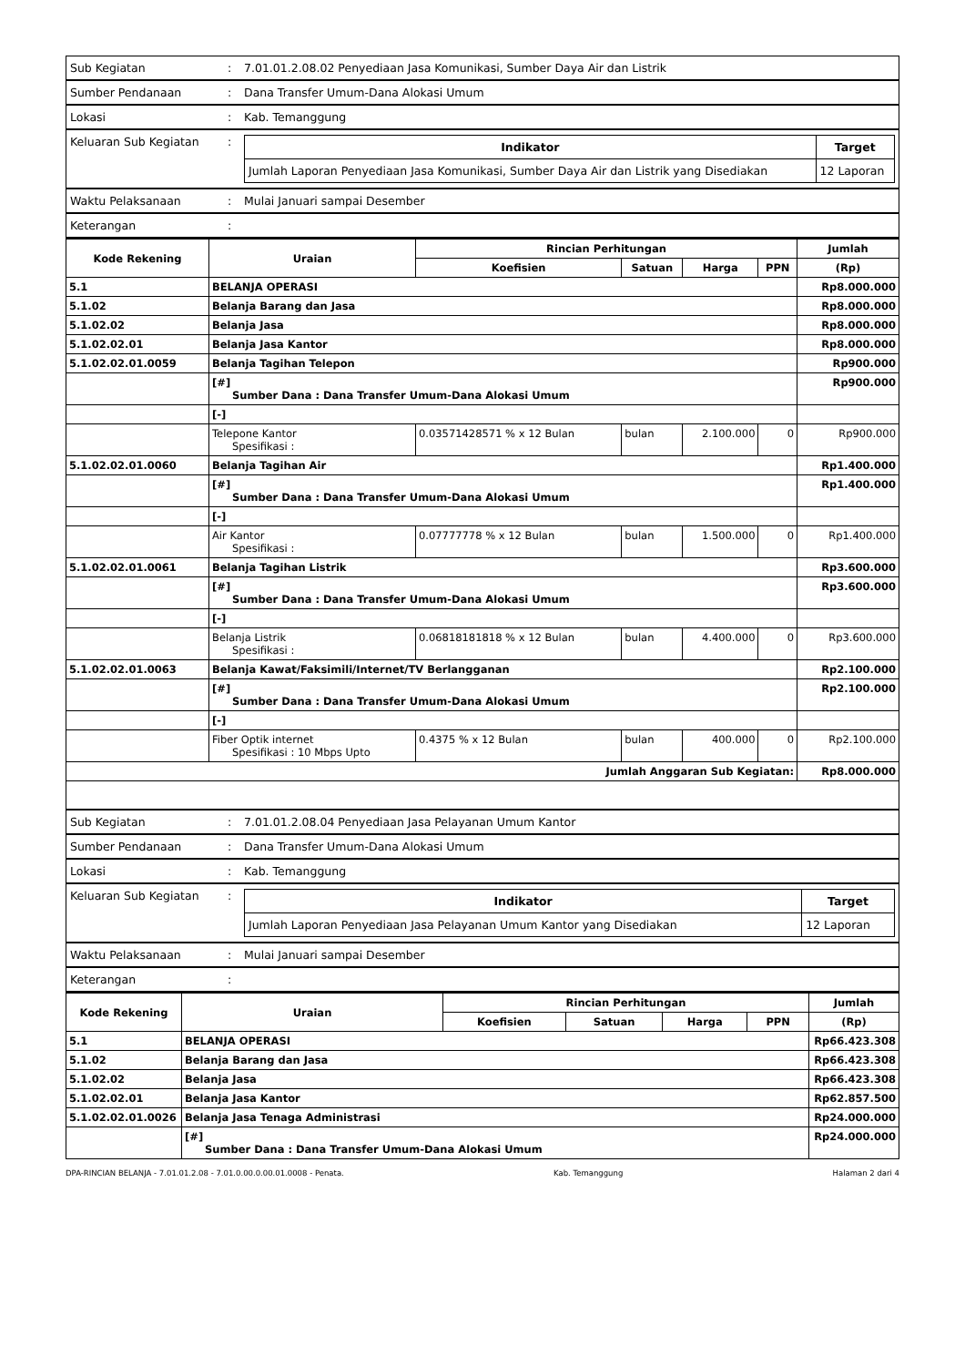| Sub Kegiatan | : | 7.01.01.2.08.02 Penyediaan Jasa Komunikasi, Sumber Daya Air dan Listrik |
| Sumber Pendanaan | : | Dana Transfer Umum-Dana Alokasi Umum |
| Lokasi | : | Kab. Temanggung |
| Keluaran Sub Kegiatan | : | / Indikator / Target / / --- / --- / / Jumlah Laporan Penyediaan Jasa Komunikasi, Sumber Daya Air dan Listrik yang Disediakan / 12 Laporan / |
| Waktu Pelaksanaan | : | Mulai Januari sampai Desember |
| Keterangan | : | |
| Kode Rekening | Uraian | Rincian Perhitungan | | | | Jumlah |
| --- | --- | --- | --- | --- | --- | --- |
| | | Koefisien | Satuan | Harga | PPN | (Rp) |
| 5.1 | BELANJA OPERASI | | | | | Rp8.000.000 |
| 5.1.02 | Belanja Barang dan Jasa | | | | | Rp8.000.000 |
| 5.1.02.02 | Belanja Jasa | | | | | Rp8.000.000 |
| 5.1.02.02.01 | Belanja Jasa Kantor | | | | | Rp8.000.000 |
| 5.1.02.02.01.0059 | Belanja Tagihan Telepon | | | | | Rp900.000 |
| | [#] Sumber Dana : Dana Transfer Umum-Dana Alokasi Umum | | | | | Rp900.000 |
| | [-] | | | | | |
| | Telepone Kantor Spesifikasi : | 0.03571428571 % x 12 Bulan | bulan | 2.100.000 | 0 | Rp900.000 |
| 5.1.02.02.01.0060 | Belanja Tagihan Air | | | | | Rp1.400.000 |
| | [#] Sumber Dana : Dana Transfer Umum-Dana Alokasi Umum | | | | | Rp1.400.000 |
| | [-] | | | | | |
| | Air Kantor Spesifikasi : | 0.07777778 % x 12 Bulan | bulan | 1.500.000 | 0 | Rp1.400.000 |
| 5.1.02.02.01.0061 | Belanja Tagihan Listrik | | | | | Rp3.600.000 |
| | [#] Sumber Dana : Dana Transfer Umum-Dana Alokasi Umum | | | | | Rp3.600.000 |
| | [-] | | | | | |
| | Belanja Listrik Spesifikasi : | 0.06818181818 % x 12 Bulan | bulan | 4.400.000 | 0 | Rp3.600.000 |
| 5.1.02.02.01.0063 | Belanja Kawat/Faksimili/Internet/TV Berlangganan | | | | | Rp2.100.000 |
| | [#] Sumber Dana : Dana Transfer Umum-Dana Alokasi Umum | | | | | Rp2.100.000 |
| | [-] | | | | | |
| | Fiber Optik internet Spesifikasi : 10 Mbps Upto | 0.4375 % x 12 Bulan | bulan | 400.000 | 0 | Rp2.100.000 |
| Jumlah Anggaran Sub Kegiatan: | | | | | | Rp8.000.000 |
| Sub Kegiatan | : | 7.01.01.2.08.04 Penyediaan Jasa Pelayanan Umum Kantor |
| Sumber Pendanaan | : | Dana Transfer Umum-Dana Alokasi Umum |
| Lokasi | : | Kab. Temanggung |
| Keluaran Sub Kegiatan | : | / Indikator / Target / / --- / --- / / Jumlah Laporan Penyediaan Jasa Pelayanan Umum Kantor yang Disediakan / 12 Laporan / |
| Waktu Pelaksanaan | : | Mulai Januari sampai Desember |
| Keterangan | : | |
| Kode Rekening | Uraian | Rincian Perhitungan | | | | Jumlah |
| --- | --- | --- | --- | --- | --- | --- |
| | | Koefisien | Satuan | Harga | PPN | (Rp) |
| 5.1 | BELANJA OPERASI | | | | | Rp66.423.308 |
| 5.1.02 | Belanja Barang dan Jasa | | | | | Rp66.423.308 |
| 5.1.02.02 | Belanja Jasa | | | | | Rp66.423.308 |
| 5.1.02.02.01 | Belanja Jasa Kantor | | | | | Rp62.857.500 |
| 5.1.02.02.01.0026 | Belanja Jasa Tenaga Administrasi | | | | | Rp24.000.000 |
| | [#] Sumber Dana : Dana Transfer Umum-Dana Alokasi Umum | | | | | Rp24.000.000 |
DPA-RINCIAN BELANJA - 7.01.01.2.08 - 7.01.0.00.0.00.01.0008 - Penata. Kab. Temanggung Halaman 2 dari 4